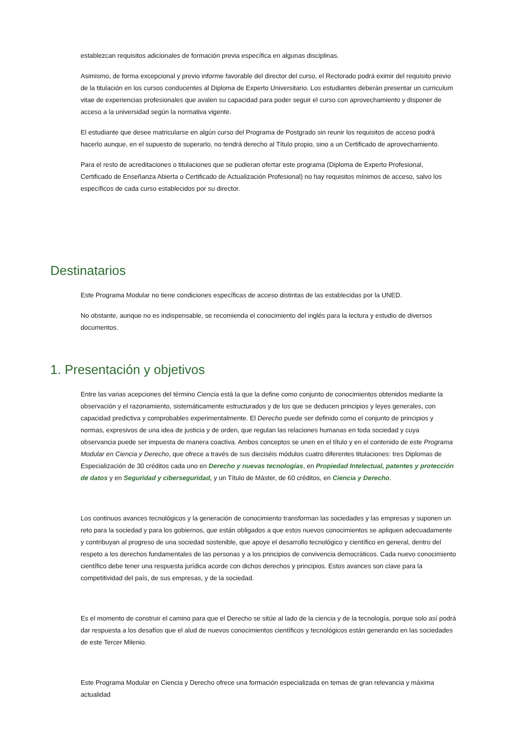establezcan requisitos adicionales de formación previa específica en algunas disciplinas.
Asimismo, de forma excepcional y previo informe favorable del director del curso, el Rectorado podrá eximir del requisito previo de la titulación en los cursos conducentes al Diploma de Experto Universitario. Los estudiantes deberán presentar un curriculum vitae de experiencias profesionales que avalen su capacidad para poder seguir el curso con aprovechamiento y disponer de acceso a la universidad según la normativa vigente.
El estudiante que desee matricularse en algún curso del Programa de Postgrado sin reunir los requisitos de acceso podrá hacerlo aunque, en el supuesto de superarlo, no tendrá derecho al Título propio, sino a un Certificado de aprovechamiento.
Para el resto de acreditaciones o titulaciones que se pudieran ofertar este programa (Diploma de Experto Profesional, Certificado de Enseñanza Abierta o Certificado de Actualización Profesional) no hay requisitos mínimos de acceso, salvo los específicos de cada curso establecidos por su director.
Destinatarios
Este Programa Modular no tiene condiciones específicas de acceso distintas de las establecidas por la UNED.
No obstante, aunque no es indispensable, se recomienda el conocimiento del inglés para la lectura y estudio de diversos documentos.
1. Presentación y objetivos
Entre las varias acepciones del término Ciencia está la que la define como conjunto de conocimientos obtenidos mediante la observación y el razonamiento, sistemáticamente estructurados y de los que se deducen principios y leyes generales, con capacidad predictiva y comprobables experimentalmente. El Derecho puede ser definido como el conjunto de principios y normas, expresivos de una idea de justicia y de orden, que regulan las relaciones humanas en toda sociedad y cuya observancia puede ser impuesta de manera coactiva. Ambos conceptos se unen en el título y en el contenido de este Programa Modular en Ciencia y Derecho, que ofrece a través de sus dieciséis módulos cuatro diferentes titulaciones: tres Diplomas de Especialización de 30 créditos cada uno en Derecho y nuevas tecnologías, en Propiedad Intelectual, patentes y protección de datos y en Seguridad y ciberseguridad, y un Título de Máster, de 60 créditos, en Ciencia y Derecho.
Los continuos avances tecnológicos y la generación de conocimiento transforman las sociedades y las empresas y suponen un reto para la sociedad y para los gobiernos, que están obligados a que estos nuevos conocimientos se apliquen adecuadamente y contribuyan al progreso de una sociedad sostenible, que apoye el desarrollo tecnológico y científico en general, dentro del respeto a los derechos fundamentales de las personas y a los principios de convivencia democráticos. Cada nuevo conocimiento científico debe tener una respuesta jurídica acorde con dichos derechos y principios. Estos avances son clave para la competitividad del país, de sus empresas, y de la sociedad.
Es el momento de construir el camino para que el Derecho se sitúe al lado de la ciencia y de la tecnología, porque solo así podrá dar respuesta a los desafíos que el alud de nuevos conocimientos científicos y tecnológicos están generando en las sociedades de este Tercer Milenio.
Este Programa Modular en Ciencia y Derecho ofrece una formación especializada en temas de gran relevancia y máxima actualidad